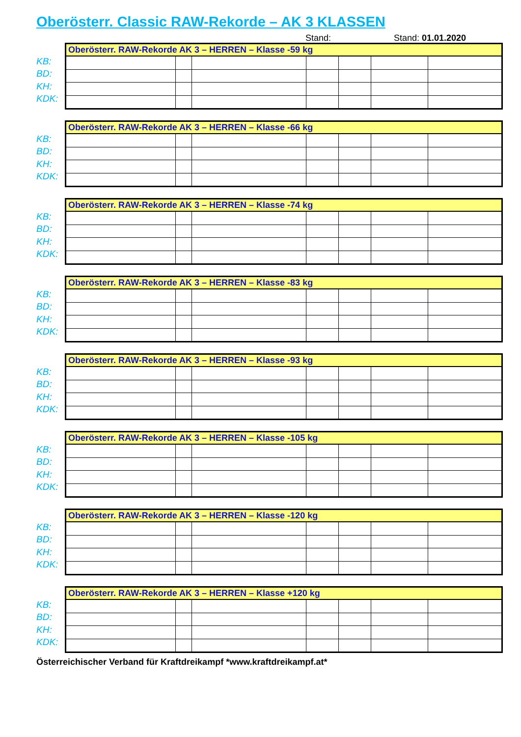Oberösterr. Classic RAW-Rekorde – AK 3 KLASSEN
Stand: Stand: 01.01.2020
KB:
BD:
KH:
KDK:
| Oberösterr. RAW-Rekorde AK 3 – HERREN – Klasse -59 kg | | | | | | |
| --- | --- | --- | --- | --- | --- | --- |
KB:
BD:
KH:
KDK:
| Oberösterr. RAW-Rekorde AK 3 – HERREN – Klasse -66 kg | | | | | | |
| --- | --- | --- | --- | --- | --- | --- |
KB:
BD:
KH:
KDK:
| Oberösterr. RAW-Rekorde AK 3 – HERREN – Klasse -74 kg | | | | | | |
| --- | --- | --- | --- | --- | --- | --- |
KB:
BD:
KH:
KDK:
| Oberösterr. RAW-Rekorde AK 3 – HERREN – Klasse -83 kg | | | | | | |
| --- | --- | --- | --- | --- | --- | --- |
KB:
BD:
KH:
KDK:
| Oberösterr. RAW-Rekorde AK 3 – HERREN – Klasse -93 kg | | | | | | |
| --- | --- | --- | --- | --- | --- | --- |
KB:
BD:
KH:
KDK:
| Oberösterr. RAW-Rekorde AK 3 – HERREN – Klasse -105 kg | | | | | | |
| --- | --- | --- | --- | --- | --- | --- |
KB:
BD:
KH:
KDK:
| Oberösterr. RAW-Rekorde AK 3 – HERREN – Klasse -120 kg | | | | | | |
| --- | --- | --- | --- | --- | --- | --- |
KB:
BD:
KH:
KDK:
| Oberösterr. RAW-Rekorde AK 3 – HERREN – Klasse +120 kg | | | | | | |
| --- | --- | --- | --- | --- | --- | --- |
Österreichischer Verband für Kraftdreikampf *www.kraftdreikampf.at*